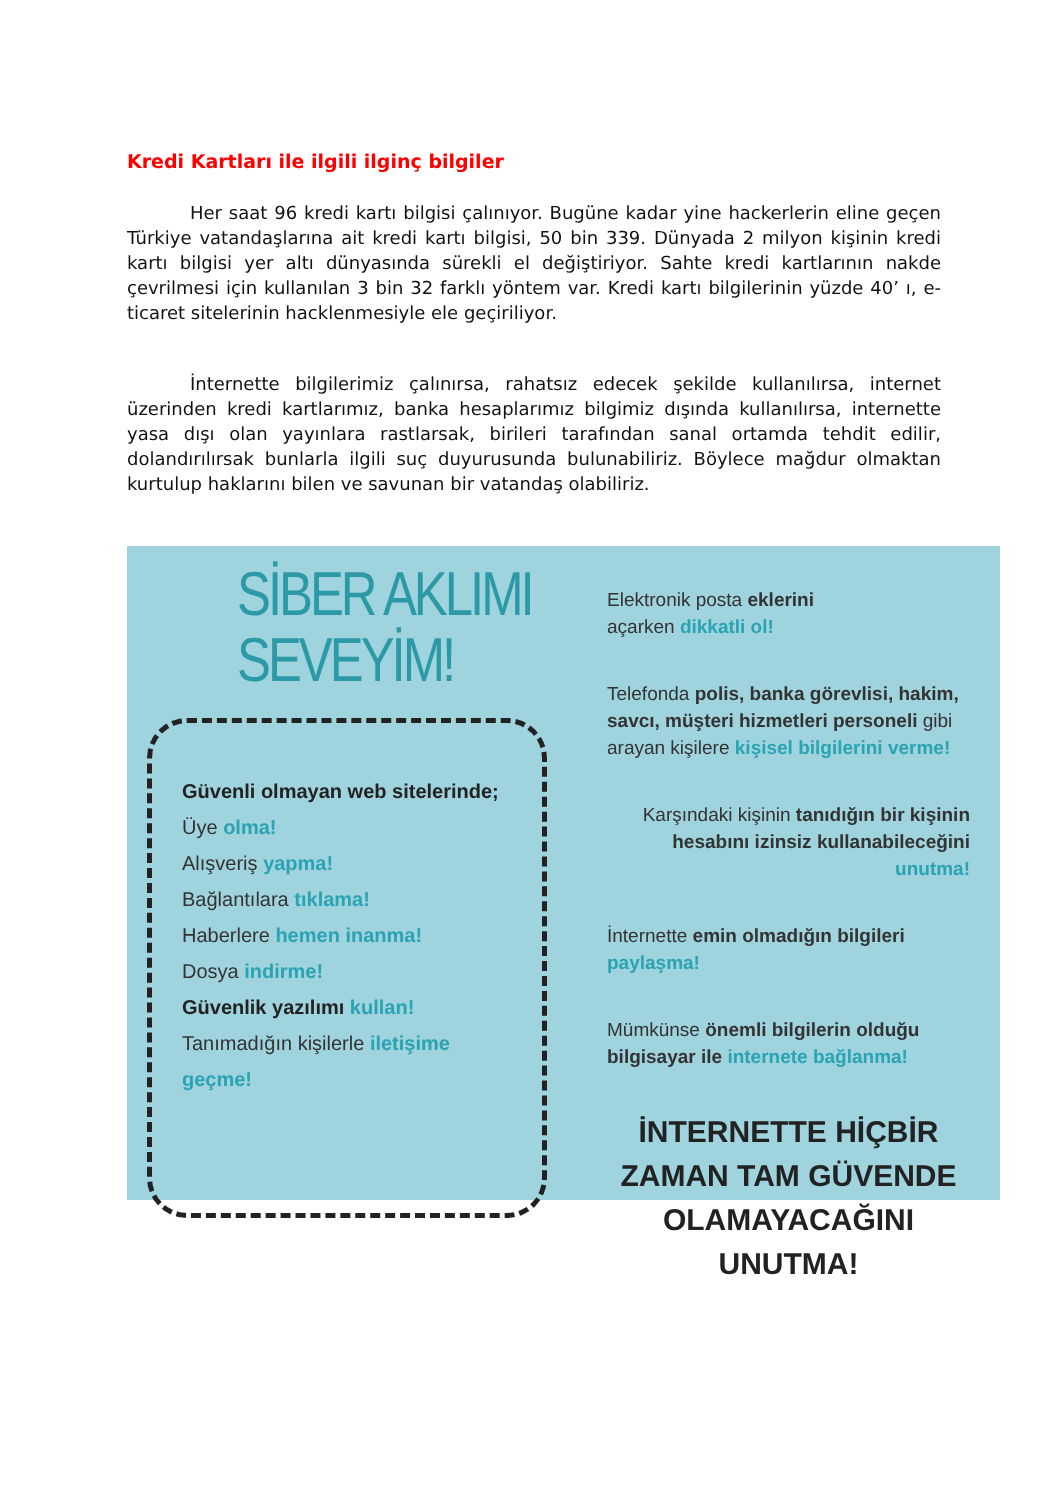Kredi Kartları ile ilgili ilginç bilgiler
Her saat 96 kredi kartı bilgisi çalınıyor. Bugüne kadar yine hackerlerin eline geçen Türkiye vatandaşlarına ait kredi kartı bilgisi, 50 bin 339. Dünyada 2 milyon kişinin kredi kartı bilgisi yer altı dünyasında sürekli el değiştiriyor. Sahte kredi kartlarının nakde çevrilmesi için kullanılan 3 bin 32 farklı yöntem var. Kredi kartı bilgilerinin yüzde 40’ ı, e-ticaret sitelerinin hacklenmesiyle ele geçiriliyor.
İnternette bilgilerimiz çalınırsa, rahatsız edecek şekilde kullanılırsa, internet üzerinden kredi kartlarımız, banka hesaplarımız bilgimiz dışında kullanılırsa, internette yasa dışı olan yayınlara rastlarsak, birileri tarafından sanal ortamda tehdit edilir, dolandırılırsak bunlarla ilgili suç duyurusunda bulunabiliriz. Böylece mağdur olmaktan kurtulup haklarını bilen ve savunan bir vatandaş olabiliriz.
SİBER AKLIMI SEVEYİM!
Güvenli olmayan web sitelerinde;
Üye olma!
Alışveriş yapma!
Bağlantılara tıklama!
Haberlere hemen inanma!
Dosya indirme!
Güvenlik yazılımı kullan!
Tanımadığın kişilerle iletişime geçme!
Elektronik posta eklerini
açarken dikkatli ol!
Telefonda polis, banka görevlisi, hakim, savcı, müşteri hizmetleri personeli gibi arayan kişilere kişisel bilgilerini verme!
Karşındaki kişinin tanıdığın bir kişinin hesabını izinsiz kullanabileceğini unutma!
İnternette emin olmadığın bilgileri paylaşma!
Mümkünse önemli bilgilerin olduğu bilgisayar ile internete bağlanma!
İNTERNETTE HİÇBİR ZAMAN TAM GÜVENDE OLAMAYACAĞINI UNUTMA!